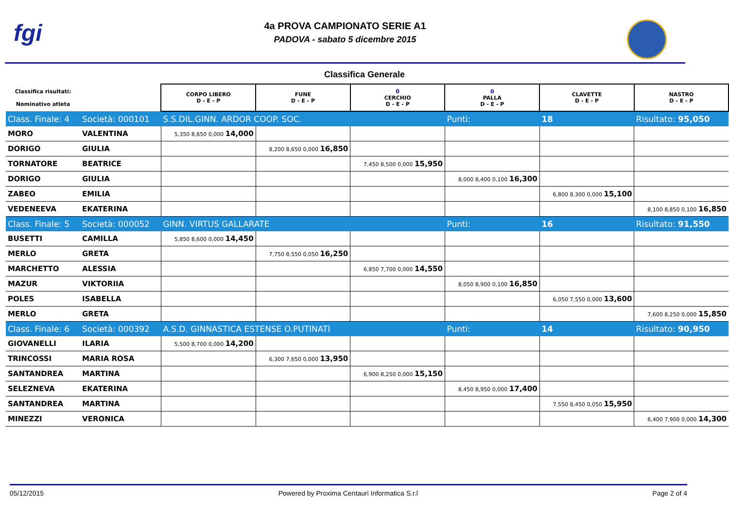fgi
4a PROVA CAMPIONATO SERIE A1
PADOVA - sabato 5 dicembre 2015
Classifica Generale
| Classifica risultati: Nominativo atleta | | CORPO LIBERO D - E - P | FUNE D - E - P | 0 CERCHIO D - E - P | 0 PALLA D - E - P | CLAVETTE D - E - P | NASTRO D - E - P |
| --- | --- | --- | --- | --- | --- | --- | --- |
| Class. Finale: 4 | Società: 000101 | S.S.DIL.GINN. ARDOR COOP. SOC. | | | Punti: | 18 | Risultato: 95,050 |
| MORO | VALENTINA | 5,350 8,650 0,000 14,000 | | | | | |
| DORIGO | GIULIA | | 8,200 8,650 0,000 16,850 | | | | |
| TORNATORE | BEATRICE | | | 7,450 8,500 0,000 15,950 | | | |
| DORIGO | GIULIA | | | | 8,000 8,400 0,100 16,300 | | |
| ZABEO | EMILIA | | | | | 6,800 8,300 0,000 15,100 | |
| VEDENEEVA | EKATERINA | | | | | | 8,100 8,850 0,100 16,850 |
| Class. Finale: 5 | Società: 000052 | GINN. VIRTUS GALLARATE | | | Punti: | 16 | Risultato: 91,550 |
| BUSETTI | CAMILLA | 5,850 8,600 0,000 14,450 | | | | | |
| MERLO | GRETA | | 7,750 8,550 0,050 16,250 | | | | |
| MARCHETTO | ALESSIA | | | 6,850 7,700 0,000 14,550 | | | |
| MAZUR | VIKTORIIA | | | | 8,050 8,900 0,100 16,850 | | |
| POLES | ISABELLA | | | | | 6,050 7,550 0,000 13,600 | |
| MERLO | GRETA | | | | | | 7,600 8,250 0,000 15,850 |
| Class. Finale: 6 | Società: 000392 | A.S.D. GINNASTICA ESTENSE O.PUTINATI | | | Punti: | 14 | Risultato: 90,950 |
| GIOVANELLI | ILARIA | 5,500 8,700 0,000 14,200 | | | | | |
| TRINCOSSI | MARIA ROSA | | 6,300 7,650 0,000 13,950 | | | | |
| SANTANDREA | MARTINA | | | 6,900 8,250 0,000 15,150 | | | |
| SELEZNEVA | EKATERINA | | | | 8,450 8,950 0,000 17,400 | | |
| SANTANDREA | MARTINA | | | | | 7,550 8,450 0,050 15,950 | |
| MINEZZI | VERONICA | | | | | | 6,400 7,900 0,000 14,300 |
05/12/2015 Powered by Proxima Centauri Informatica S.r.l Page 2 of 4